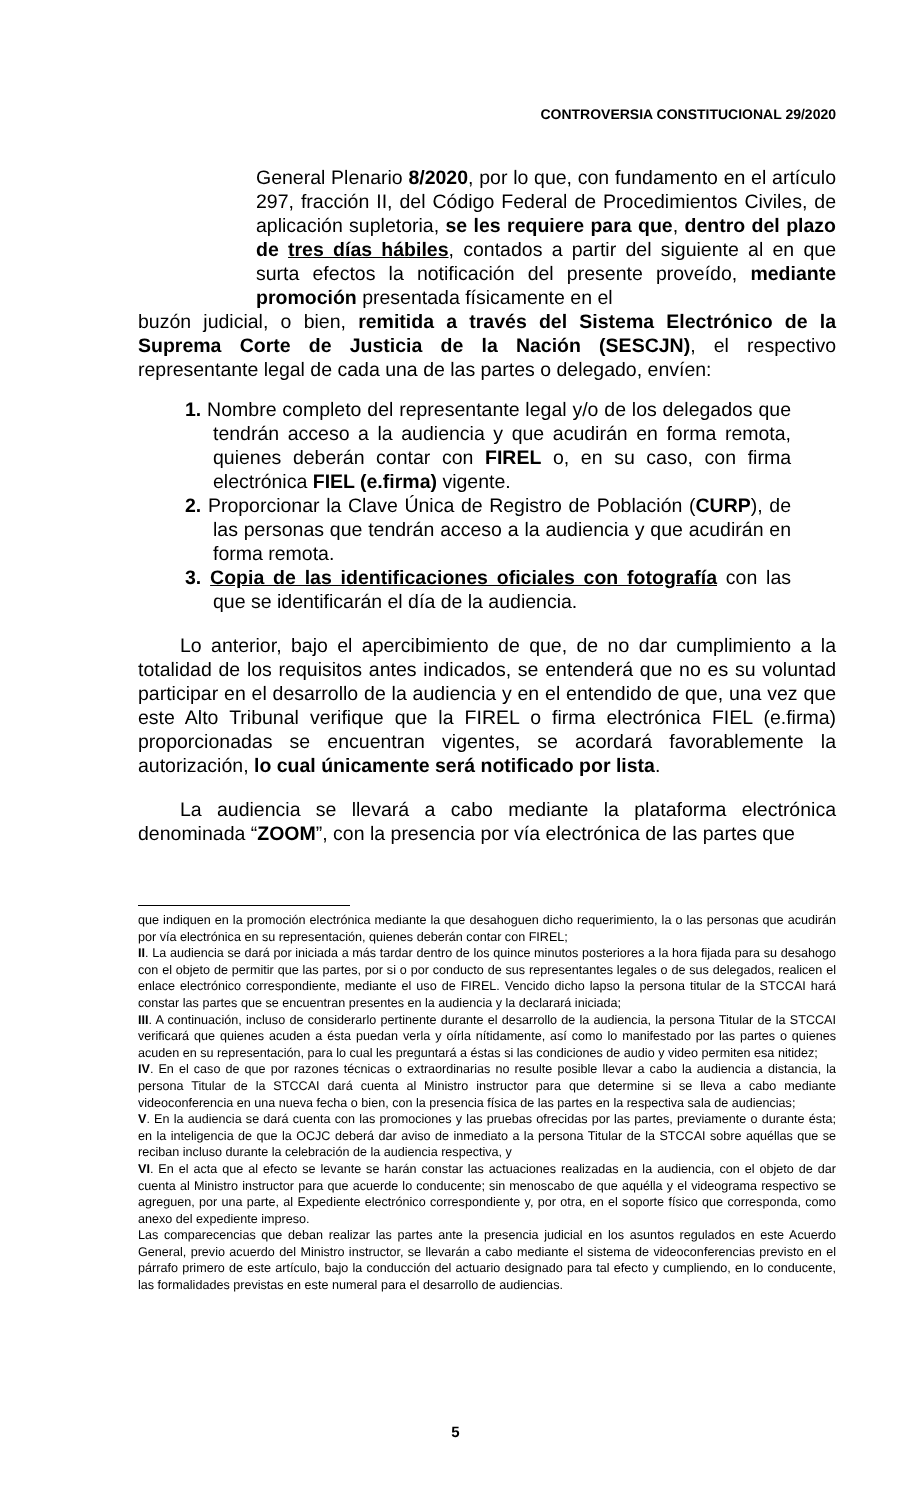CONTROVERSIA CONSTITUCIONAL 29/2020
General Plenario 8/2020, por lo que, con fundamento en el artículo 297, fracción II, del Código Federal de Procedimientos Civiles, de aplicación supletoria, se les requiere para que, dentro del plazo de tres días hábiles, contados a partir del siguiente al en que surta efectos la notificación del presente proveído, mediante promoción presentada físicamente en el
buzón judicial, o bien, remitida a través del Sistema Electrónico de la Suprema Corte de Justicia de la Nación (SESCJN), el respectivo representante legal de cada una de las partes o delegado, envíen:
1. Nombre completo del representante legal y/o de los delegados que tendrán acceso a la audiencia y que acudirán en forma remota, quienes deberán contar con FIREL o, en su caso, con firma electrónica FIEL (e.firma) vigente.
2. Proporcionar la Clave Única de Registro de Población (CURP), de las personas que tendrán acceso a la audiencia y que acudirán en forma remota.
3. Copia de las identificaciones oficiales con fotografía con las que se identificarán el día de la audiencia.
Lo anterior, bajo el apercibimiento de que, de no dar cumplimiento a la totalidad de los requisitos antes indicados, se entenderá que no es su voluntad participar en el desarrollo de la audiencia y en el entendido de que, una vez que este Alto Tribunal verifique que la FIREL o firma electrónica FIEL (e.firma) proporcionadas se encuentran vigentes, se acordará favorablemente la autorización, lo cual únicamente será notificado por lista.
La audiencia se llevará a cabo mediante la plataforma electrónica denominada “ZOOM”, con la presencia por vía electrónica de las partes que
que indiquen en la promoción electrónica mediante la que desahoguen dicho requerimiento, la o las personas que acudirán por vía electrónica en su representación, quienes deberán contar con FIREL;
II. La audiencia se dará por iniciada a más tardar dentro de los quince minutos posteriores a la hora fijada para su desahogo con el objeto de permitir que las partes, por si o por conducto de sus representantes legales o de sus delegados, realicen el enlace electrónico correspondiente, mediante el uso de FIREL. Vencido dicho lapso la persona titular de la STCCAI hará constar las partes que se encuentran presentes en la audiencia y la declarará iniciada;
III. A continuación, incluso de considerarlo pertinente durante el desarrollo de la audiencia, la persona Titular de la STCCAI verificará que quienes acuden a ésta puedan verla y oírla nítidamente, así como lo manifestado por las partes o quienes acuden en su representación, para lo cual les preguntará a éstas si las condiciones de audio y video permiten esa nitidez;
IV. En el caso de que por razones técnicas o extraordinarias no resulte posible llevar a cabo la audiencia a distancia, la persona Titular de la STCCAI dará cuenta al Ministro instructor para que determine si se lleva a cabo mediante videoconferencia en una nueva fecha o bien, con la presencia física de las partes en la respectiva sala de audiencias;
V. En la audiencia se dará cuenta con las promociones y las pruebas ofrecidas por las partes, previamente o durante ésta; en la inteligencia de que la OCJC deberá dar aviso de inmediato a la persona Titular de la STCCAI sobre aquéllas que se reciban incluso durante la celebración de la audiencia respectiva, y
VI. En el acta que al efecto se levante se harán constar las actuaciones realizadas en la audiencia, con el objeto de dar cuenta al Ministro instructor para que acuerde lo conducente; sin menoscabo de que aquélla y el videograma respectivo se agreguen, por una parte, al Expediente electrónico correspondiente y, por otra, en el soporte físico que corresponda, como anexo del expediente impreso.
Las comparecencias que deban realizar las partes ante la presencia judicial en los asuntos regulados en este Acuerdo General, previo acuerdo del Ministro instructor, se llevarán a cabo mediante el sistema de videoconferencias previsto en el párrafo primero de este artículo, bajo la conducción del actuario designado para tal efecto y cumpliendo, en lo conducente, las formalidades previstas en este numeral para el desarrollo de audiencias.
5